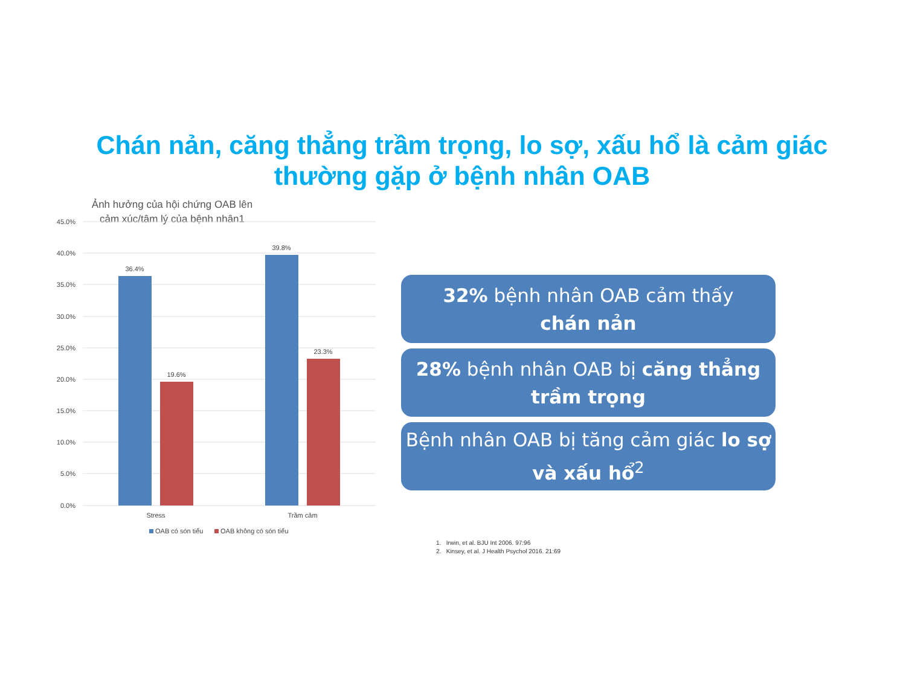Chán nản, căng thẳng trầm trọng, lo sợ, xấu hổ là cảm giác thường gặp ở bệnh nhân OAB
Ảnh hưởng của hội chứng OAB lên cảm xúc/tâm lý của bệnh nhân1
45.0%
40.0%
35.0%
30.0%
25.0%
20.0%
15.0%
10.0%
5.0%
0.0%
36.4%
19.6%
39.8%
23.3%
Stress
Trầm cảm
OAB có són tiểu
OAB không có són tiểu
32% bệnh nhân OAB cảm thấy
chán nản
28% bệnh nhân OAB bị căng thẳng trầm trọng
Bệnh nhân OAB bị tăng cảm giác lo sợ và xấu hổ<sup>2</sup>
1. Irwin, et al. BJU Int 2006. 97:96
2. Kinsey, et al. J Health Psychol 2016. 21:69